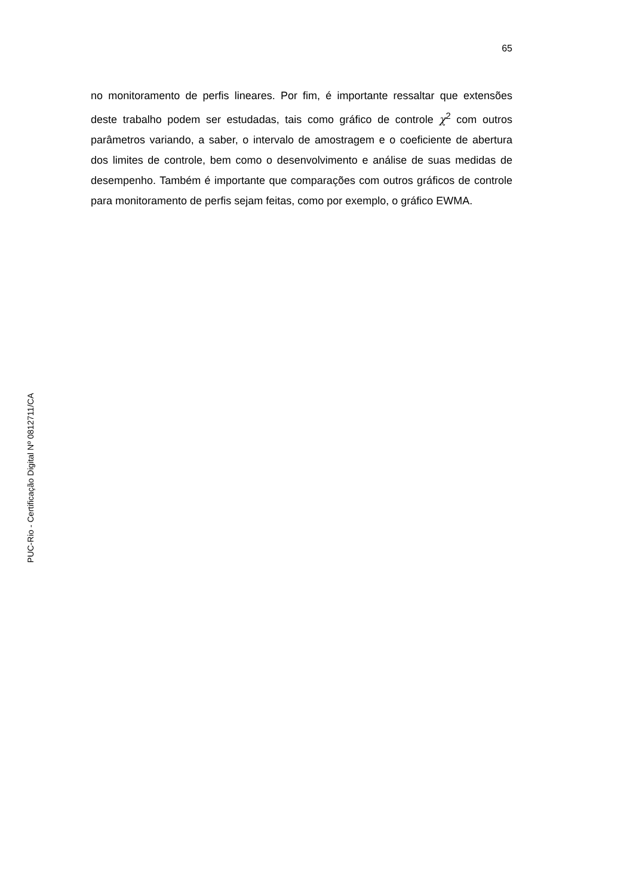65
no monitoramento de perfis lineares. Por fim, é importante ressaltar que extensões deste trabalho podem ser estudadas, tais como gráfico de controle χ<sup>2</sup> com outros parâmetros variando, a saber, o intervalo de amostragem e o coeficiente de abertura dos limites de controle, bem como o desenvolvimento e análise de suas medidas de desempenho. Também é importante que comparações com outros gráficos de controle para monitoramento de perfis sejam feitas, como por exemplo, o gráfico EWMA.
PUC-Rio - Certificação Digital Nº 0812711/CA